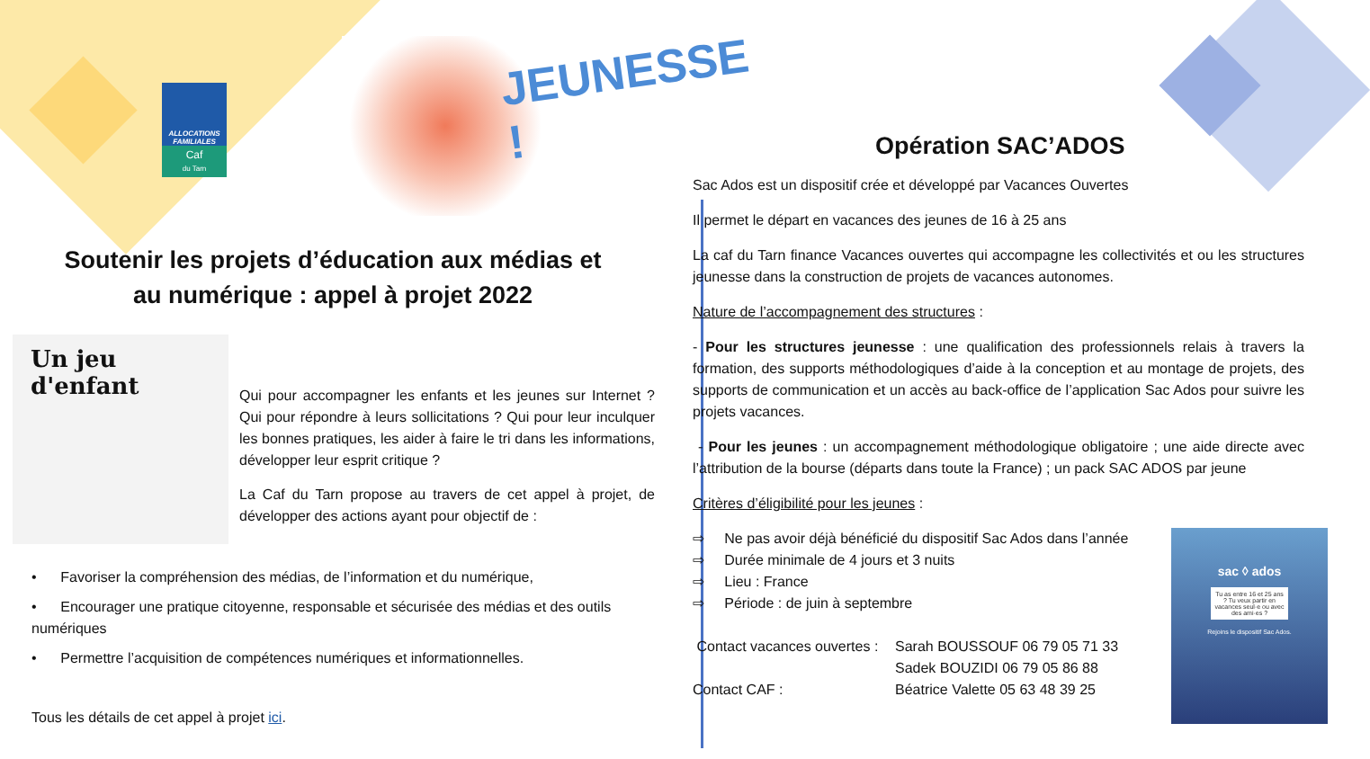ALLOCATIONS FAMILIALES
Caf
du Tarn
JEUNESSE !
Soutenir les projets d’éducation aux médias et au numérique : appel à projet 2022
Un jeu d'enfant
Qui pour accompagner les enfants et les jeunes sur Internet ? Qui pour répondre à leurs sollicitations ? Qui pour leur inculquer les bonnes pratiques, les aider à faire le tri dans les informations, développer leur esprit critique ?
La Caf du Tarn propose au travers de cet appel à projet, de développer des actions ayant pour objectif de :
• Favoriser la compréhension des médias, de l’information et du numérique,
• Encourager une pratique citoyenne, responsable et sécurisée des médias et des outils numériques
• Permettre l’acquisition de compétences numériques et informationnelles.
Tous les détails de cet appel à projet ici.
Opération SAC’ADOS
Sac Ados est un dispositif crée et développé par Vacances Ouvertes
Il permet le départ en vacances des jeunes de 16 à 25 ans
La caf du Tarn finance Vacances ouvertes qui accompagne les collectivités et ou les structures jeunesse dans la construction de projets de vacances autonomes.
Nature de l’accompagnement des structures :
- Pour les structures jeunesse : une qualification des professionnels relais à travers la formation, des supports méthodologiques d’aide à la conception et au montage de projets, des supports de communication et un accès au back-office de l’application Sac Ados pour suivre les projets vacances.
- Pour les jeunes : un accompagnement méthodologique obligatoire ; une aide directe avec l’attribution de la bourse (départs dans toute la France) ; un pack SAC ADOS par jeune
Critères d’éligibilité pour les jeunes :
⇨ Ne pas avoir déjà bénéficié du dispositif Sac Ados dans l’année
⇨ Durée minimale de 4 jours et 3 nuits
⇨ Lieu : France
⇨ Période : de juin à septembre
Contact vacances ouvertes :
Sarah BOUSSOUF 06 79 05 71 33
Sadek BOUZIDI 06 79 05 86 88
Contact CAF :
Béatrice Valette 05 63 48 39 25
sac ◊ ados
Tu as entre 16 et 25 ans ? Tu veux partir en vacances seul·e ou avec des ami·es ?
Rejoins le dispositif Sac Ados.